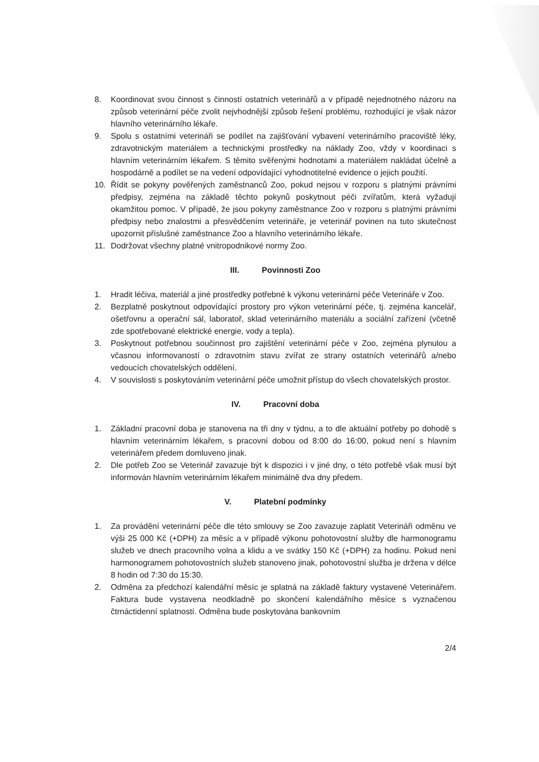8. Koordinovat svou činnost s činností ostatních veterinářů a v případě nejednotného názoru na způsob veterinární péče zvolit nejvhodnější způsob řešení problému, rozhodující je však názor hlavního veterinárního lékaře.
9. Spolu s ostatními veterináři se podílet na zajišťování vybavení veterinárního pracoviště léky, zdravotnickým materiálem a technickými prostředky na náklady Zoo, vždy v koordinaci s hlavním veterinárním lékařem. S těmito svěřenými hodnotami a materiálem nakládat účelně a hospodárně a podílet se na vedení odpovídající vyhodnotitelné evidence o jejich použití.
10. Řídit se pokyny pověřených zaměstnanců Zoo, pokud nejsou v rozporu s platnými právními předpisy, zejména na základě těchto pokynů poskytnout péči zvířatům, která vyžadují okamžitou pomoc. V případě, že jsou pokyny zaměstnance Zoo v rozporu s platnými právními předpisy nebo znalostmi a přesvědčením veterináře, je veterinář povinen na tuto skutečnost upozornit příslušné zaměstnance Zoo a hlavního veterinárního lékaře.
11. Dodržovat všechny platné vnitropodnikové normy Zoo.
III. Povinnosti Zoo
1. Hradit léčiva, materiál a jiné prostředky potřebné k výkonu veterinární péče Veterináře v Zoo.
2. Bezplatně poskytnout odpovídající prostory pro výkon veterinární péče, tj. zejména kancelář, ošetřovnu a operační sál, laboratoř, sklad veterinárního materiálu a sociální zařízení (včetně zde spotřebované elektrické energie, vody a tepla).
3. Poskytnout potřebnou součinnost pro zajištění veterinární péče v Zoo, zejména plynulou a včasnou informovaností o zdravotním stavu zvířat ze strany ostatních veterinářů a/nebo vedoucích chovatelských oddělení.
4. V souvislosti s poskytováním veterinární péče umožnit přístup do všech chovatelských prostor.
IV. Pracovní doba
1. Základní pracovní doba je stanovena na tři dny v týdnu, a to dle aktuální potřeby po dohodě s hlavním veterinárním lékařem, s pracovní dobou od 8:00 do 16:00, pokud není s hlavním veterinářem předem domluveno jinak.
2. Dle potřeb Zoo se Veterinář zavazuje být k dispozici i v jiné dny, o této potřebě však musí být informován hlavním veterinárním lékařem minimálně dva dny předem.
V. Platební podmínky
1. Za provádění veterinární péče dle této smlouvy se Zoo zavazuje zaplatit Veterináři odměnu ve výši 25 000 Kč (+DPH) za měsíc a v případě výkonu pohotovostní služby dle harmonogramu služeb ve dnech pracovního volna a klidu a ve svátky 150 Kč (+DPH) za hodinu. Pokud není harmonogramem pohotovostních služeb stanoveno jinak, pohotovostní služba je držena v délce 8 hodin od 7:30 do 15:30.
2. Odměna za předchozí kalendářní měsíc je splatná na základě faktury vystavené Veterinářem. Faktura bude vystavena neodkladně po skončení kalendářního měsíce s vyznačenou čtrnáctidenní splatností. Odměna bude poskytována bankovním
2/4